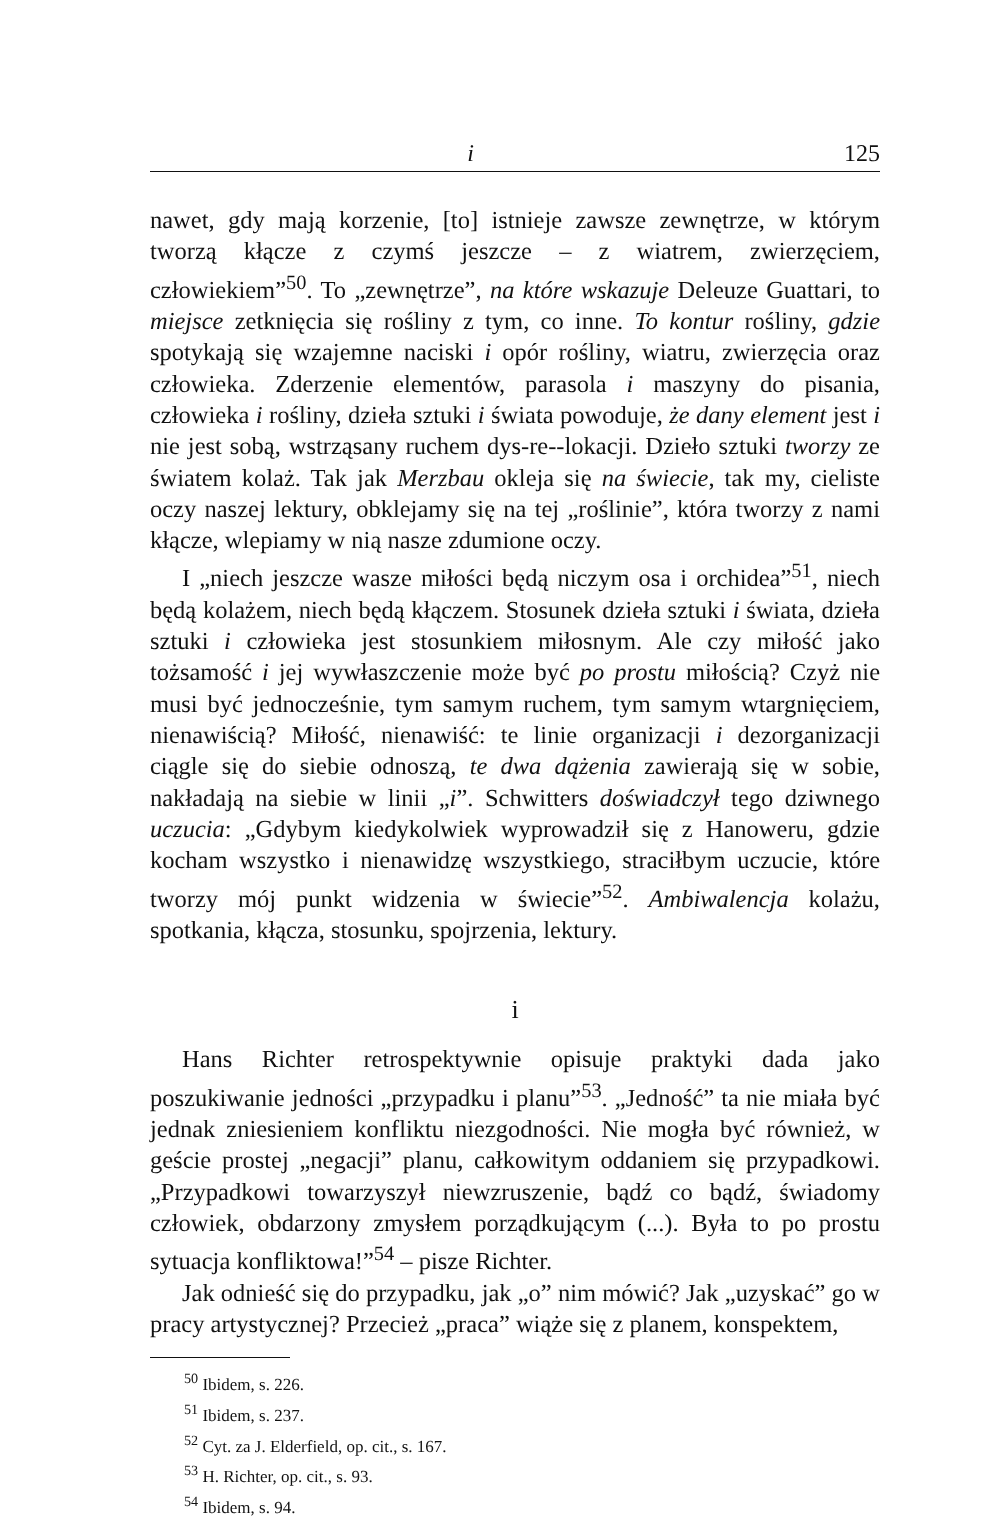i 125
nawet, gdy mają korzenie, [to] istnieje zawsze zewnętrze, w którym tworzą kłącze z czymś jeszcze – z wiatrem, zwierzęciem, człowiekiem”<sup>50</sup>. To „zewnętrze”, na które wskazuje Deleuze Guattari, to miejsce zetknięcia się rośliny z tym, co inne. To kontur rośliny, gdzie spotykają się wzajemne naciski i opór rośliny, wiatru, zwierzęcia oraz człowieka. Zderzenie elementów, parasola i maszyny do pisania, człowieka i rośliny, dzieła sztuki i świata powoduje, że dany element jest i nie jest sobą, wstrząsany ruchem dys-re--lokacji. Dzieło sztuki tworzy ze światem kolaż. Tak jak Merzbau okleja się na świecie, tak my, cieliste oczy naszej lektury, obklejamy się na tej „roślinie”, która tworzy z nami kłącze, wlepiamy w nią nasze zdumione oczy.
I „niech jeszcze wasze miłości będą niczym osa i orchidea”<sup>51</sup>, niech będą kolażem, niech będą kłączem. Stosunek dzieła sztuki i świata, dzieła sztuki i człowieka jest stosunkiem miłosnym. Ale czy miłość jako tożsamość i jej wywłaszczenie może być po prostu miłością? Czyż nie musi być jednocześnie, tym samym ruchem, tym samym wtargnięciem, nienawiścią? Miłość, nienawiść: te linie organizacji i dezorganizacji ciągle się do siebie odnoszą, te dwa dążenia zawierają się w sobie, nakładają na siebie w linii „i”. Schwitters doświadczył tego dziwnego uczucia: „Gdybym kiedykolwiek wyprowadził się z Hanoweru, gdzie kocham wszystko i nienawidzę wszystkiego, straciłbym uczucie, które tworzy mój punkt widzenia w świecie”<sup>52</sup>. Ambiwalencja kolażu, spotkania, kłącza, stosunku, spojrzenia, lektury.
i
Hans Richter retrospektywnie opisuje praktyki dada jako poszukiwanie jedności „przypadku i planu”<sup>53</sup>. „Jedność” ta nie miała być jednak zniesieniem konfliktu niezgodności. Nie mogła być również, w geście prostej „negacji” planu, całkowitym oddaniem się przypadkowi. „Przypadkowi towarzyszył niewzruszenie, bądź co bądź, świadomy człowiek, obdarzony zmysłem porządkującym (...). Była to po prostu sytuacja konfliktowa!”<sup>54</sup> – pisze Richter.
Jak odnieść się do przypadku, jak „o” nim mówić? Jak „uzyskać” go w pracy artystycznej? Przecież „praca” wiąże się z planem, konspektem,
<sup>50</sup> Ibidem, s. 226.
<sup>51</sup> Ibidem, s. 237.
<sup>52</sup> Cyt. za J. Elderfield, op. cit., s. 167.
<sup>53</sup> H. Richter, op. cit., s. 93.
<sup>54</sup> Ibidem, s. 94.